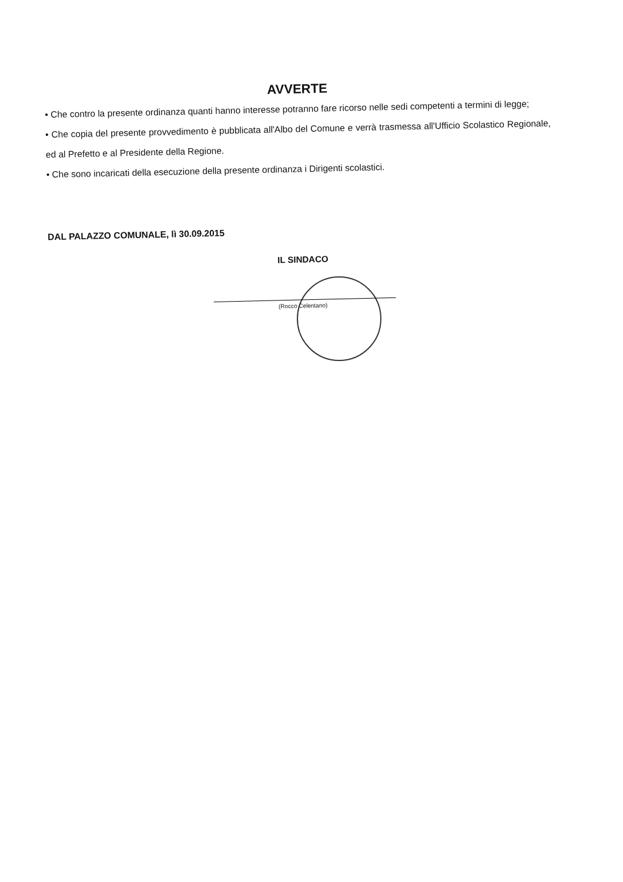AVVERTE
• Che contro la presente ordinanza quanti hanno interesse potranno fare ricorso nelle sedi competenti a termini di legge;
• Che copia del presente provvedimento è pubblicata all'Albo del Comune e verrà trasmessa all'Ufficio Scolastico Regionale, ed al Prefetto e al Presidente della Regione.
• Che sono incaricati della esecuzione della presente ordinanza i Dirigenti scolastici.
DAL PALAZZO COMUNALE, lì 30.09.2015
IL SINDACO
(Rocco Celentano)